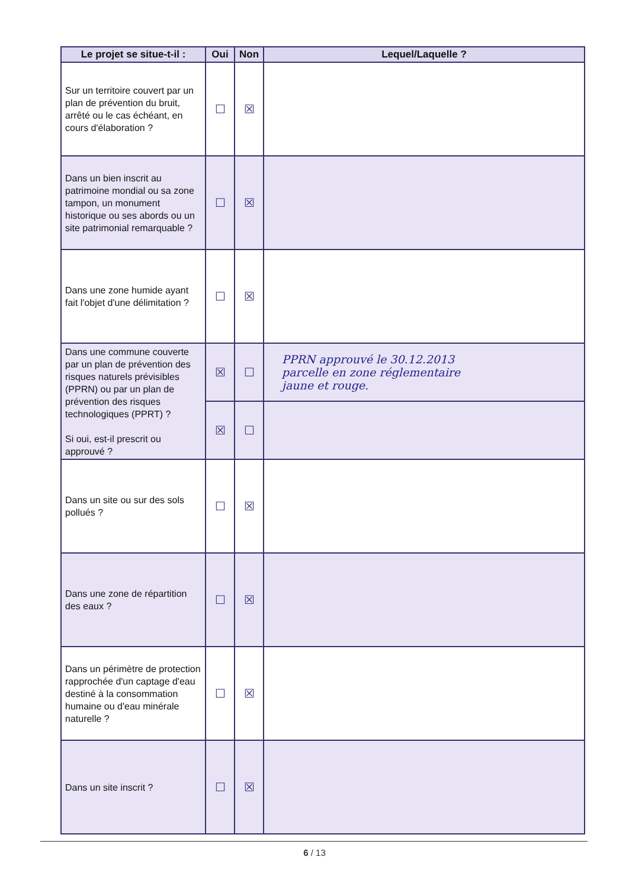| Le projet se situe-t-il : | Oui | Non | Lequel/Laquelle ? |
| --- | --- | --- | --- |
| Sur un territoire couvert par un plan de prévention du bruit, arrêté ou le cas échéant, en cours d'élaboration ? | ☐ | ☒ | |
| Dans un bien inscrit au patrimoine mondial ou sa zone tampon, un monument historique ou ses abords ou un site patrimonial remarquable ? | ☐ | ☒ | |
| Dans une zone humide ayant fait l'objet d'une délimitation ? | ☐ | ☒ | |
| Dans une commune couverte par un plan de prévention des risques naturels prévisibles (PPRN) ou par un plan de prévention des risques technologiques (PPRT) ? Si oui, est-il prescrit ou approuvé ? | ☒ | ☐ | PPRN approuvé le 30.12.2013 parcelle en zone réglementaire jaune et rouge. |
| | ☒ | ☐ | |
| Dans un site ou sur des sols pollués ? | ☐ | ☒ | |
| Dans une zone de répartition des eaux ? | ☐ | ☒ | |
| Dans un périmètre de protection rapprochée d'un captage d'eau destiné à la consommation humaine ou d'eau minérale naturelle ? | ☐ | ☒ | |
| Dans un site inscrit ? | ☐ | ☒ | |
6 / 13